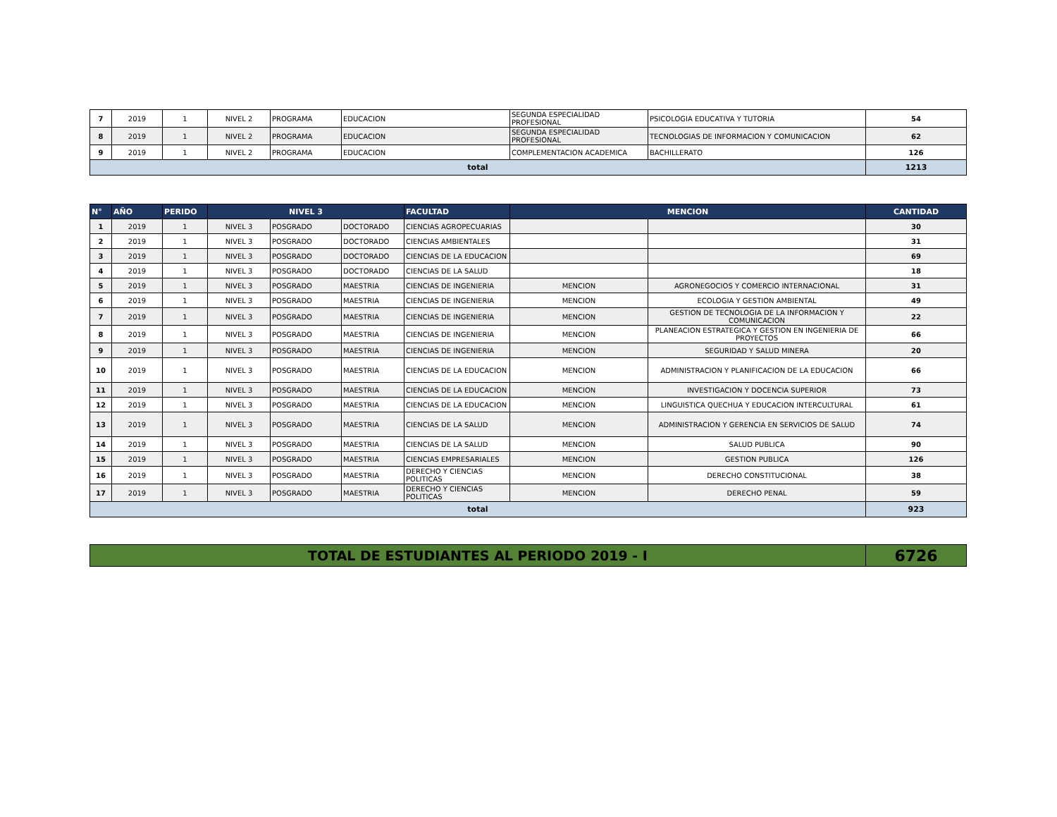| 7 | 2019 | 1 | NIVEL 2 | PROGRAMA | EDUCACION | SEGUNDA ESPECIALIDAD PROFESIONAL | PSICOLOGIA EDUCATIVA Y TUTORIA | 54 |
| 8 | 2019 | 1 | NIVEL 2 | PROGRAMA | EDUCACION | SEGUNDA ESPECIALIDAD PROFESIONAL | TECNOLOGIAS DE INFORMACION Y COMUNICACION | 62 |
| 9 | 2019 | 1 | NIVEL 2 | PROGRAMA | EDUCACION | COMPLEMENTACION ACADEMICA | BACHILLERATO | 126 |
| total | | | | | | | | 1213 |
| N° | AÑO | PERIDO | NIVEL 3 | | | FACULTAD | MENCION | | CANTIDAD |
| --- | --- | --- | --- | --- | --- | --- | --- | --- | --- |
| 1 | 2019 | 1 | NIVEL 3 | POSGRADO | DOCTORADO | CIENCIAS AGROPECUARIAS | | | 30 |
| 2 | 2019 | 1 | NIVEL 3 | POSGRADO | DOCTORADO | CIENCIAS AMBIENTALES | | | 31 |
| 3 | 2019 | 1 | NIVEL 3 | POSGRADO | DOCTORADO | CIENCIAS DE LA EDUCACION | | | 69 |
| 4 | 2019 | 1 | NIVEL 3 | POSGRADO | DOCTORADO | CIENCIAS DE LA SALUD | | | 18 |
| 5 | 2019 | 1 | NIVEL 3 | POSGRADO | MAESTRIA | CIENCIAS DE INGENIERIA | MENCION | AGRONEGOCIOS Y COMERCIO INTERNACIONAL | 31 |
| 6 | 2019 | 1 | NIVEL 3 | POSGRADO | MAESTRIA | CIENCIAS DE INGENIERIA | MENCION | ECOLOGIA Y GESTION AMBIENTAL | 49 |
| 7 | 2019 | 1 | NIVEL 3 | POSGRADO | MAESTRIA | CIENCIAS DE INGENIERIA | MENCION | GESTION DE TECNOLOGIA DE LA INFORMACION Y COMUNICACION | 22 |
| 8 | 2019 | 1 | NIVEL 3 | POSGRADO | MAESTRIA | CIENCIAS DE INGENIERIA | MENCION | PLANEACION ESTRATEGICA Y GESTION EN INGENIERIA DE PROYECTOS | 66 |
| 9 | 2019 | 1 | NIVEL 3 | POSGRADO | MAESTRIA | CIENCIAS DE INGENIERIA | MENCION | SEGURIDAD Y SALUD MINERA | 20 |
| 10 | 2019 | 1 | NIVEL 3 | POSGRADO | MAESTRIA | CIENCIAS DE LA EDUCACION | MENCION | ADMINISTRACION Y PLANIFICACION DE LA EDUCACION | 66 |
| 11 | 2019 | 1 | NIVEL 3 | POSGRADO | MAESTRIA | CIENCIAS DE LA EDUCACION | MENCION | INVESTIGACION Y DOCENCIA SUPERIOR | 73 |
| 12 | 2019 | 1 | NIVEL 3 | POSGRADO | MAESTRIA | CIENCIAS DE LA EDUCACION | MENCION | LINGUISTICA QUECHUA Y EDUCACION INTERCULTURAL | 61 |
| 13 | 2019 | 1 | NIVEL 3 | POSGRADO | MAESTRIA | CIENCIAS DE LA SALUD | MENCION | ADMINISTRACION Y GERENCIA EN SERVICIOS DE SALUD | 74 |
| 14 | 2019 | 1 | NIVEL 3 | POSGRADO | MAESTRIA | CIENCIAS DE LA SALUD | MENCION | SALUD PUBLICA | 90 |
| 15 | 2019 | 1 | NIVEL 3 | POSGRADO | MAESTRIA | CIENCIAS EMPRESARIALES | MENCION | GESTION PUBLICA | 126 |
| 16 | 2019 | 1 | NIVEL 3 | POSGRADO | MAESTRIA | DERECHO Y CIENCIAS POLITICAS | MENCION | DERECHO CONSTITUCIONAL | 38 |
| 17 | 2019 | 1 | NIVEL 3 | POSGRADO | MAESTRIA | DERECHO Y CIENCIAS POLITICAS | MENCION | DERECHO PENAL | 59 |
| total | | | | | | | | | 923 |
| TOTAL DE ESTUDIANTES AL PERIODO 2019 - I | 6726 |